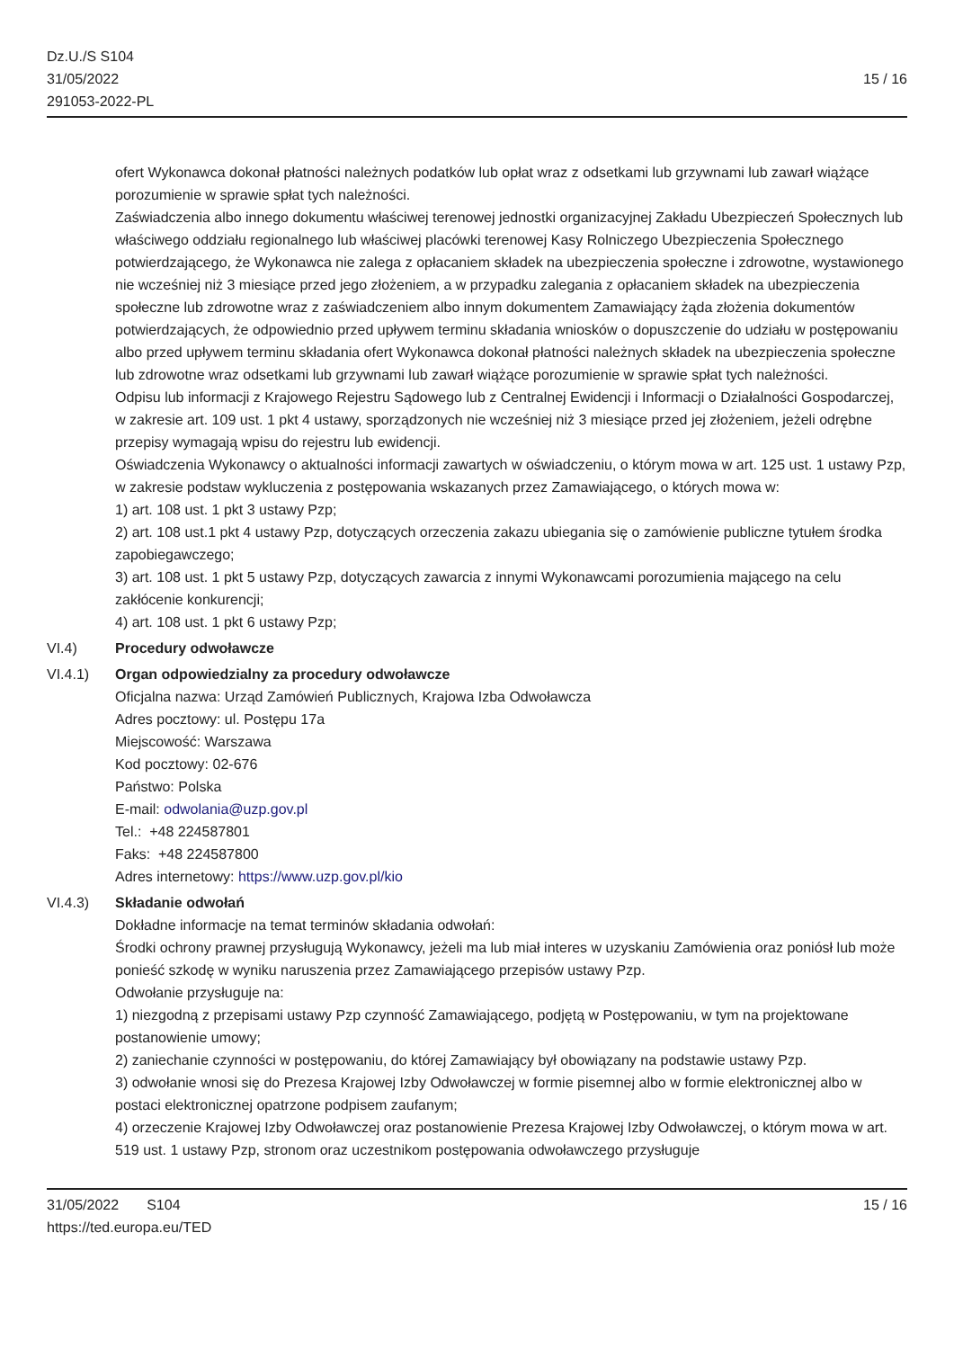Dz.U./S S104
31/05/2022
291053-2022-PL
15 / 16
ofert Wykonawca dokonał płatności należnych podatków lub opłat wraz z odsetkami lub grzywnami lub zawarł wiążące porozumienie w sprawie spłat tych należności.
Zaświadczenia albo innego dokumentu właściwej terenowej jednostki organizacyjnej Zakładu Ubezpieczeń Społecznych lub właściwego oddziału regionalnego lub właściwej placówki terenowej Kasy Rolniczego Ubezpieczenia Społecznego potwierdzającego, że Wykonawca nie zalega z opłacaniem składek na ubezpieczenia społeczne i zdrowotne, wystawionego nie wcześniej niż 3 miesiące przed jego złożeniem, a w przypadku zalegania z opłacaniem składek na ubezpieczenia społeczne lub zdrowotne wraz z zaświadczeniem albo innym dokumentem Zamawiający żąda złożenia dokumentów potwierdzających, że odpowiednio przed upływem terminu składania wniosków o dopuszczenie do udziału w postępowaniu albo przed upływem terminu składania ofert Wykonawca dokonał płatności należnych składek na ubezpieczenia społeczne lub zdrowotne wraz odsetkami lub grzywnami lub zawarł wiążące porozumienie w sprawie spłat tych należności.
Odpisu lub informacji z Krajowego Rejestru Sądowego lub z Centralnej Ewidencji i Informacji o Działalności Gospodarczej, w zakresie art. 109 ust. 1 pkt 4 ustawy, sporządzonych nie wcześniej niż 3 miesiące przed jej złożeniem, jeżeli odrębne przepisy wymagają wpisu do rejestru lub ewidencji.
Oświadczenia Wykonawcy o aktualności informacji zawartych w oświadczeniu, o którym mowa w art. 125 ust. 1 ustawy Pzp, w zakresie podstaw wykluczenia z postępowania wskazanych przez Zamawiającego, o których mowa w:
1) art. 108 ust. 1 pkt 3 ustawy Pzp;
2) art. 108 ust.1 pkt 4 ustawy Pzp, dotyczących orzeczenia zakazu ubiegania się o zamówienie publiczne tytułem środka zapobiegawczego;
3) art. 108 ust. 1 pkt 5 ustawy Pzp, dotyczących zawarcia z innymi Wykonawcami porozumienia mającego na celu zakłócenie konkurencji;
4) art. 108 ust. 1 pkt 6 ustawy Pzp;
VI.4) Procedury odwoławcze
VI.4.1) Organ odpowiedzialny za procedury odwoławcze
Oficjalna nazwa: Urząd Zamówień Publicznych, Krajowa Izba Odwoławcza
Adres pocztowy: ul. Postępu 17a
Miejscowość: Warszawa
Kod pocztowy: 02-676
Państwo: Polska
E-mail: odwolania@uzp.gov.pl
Tel.: +48 224587801
Faks: +48 224587800
Adres internetowy: https://www.uzp.gov.pl/kio
VI.4.3) Składanie odwołań
Dokładne informacje na temat terminów składania odwołań:
Środki ochrony prawnej przysługują Wykonawcy, jeżeli ma lub miał interes w uzyskaniu Zamówienia oraz poniósł lub może ponieść szkodę w wyniku naruszenia przez Zamawiającego przepisów ustawy Pzp.
Odwołanie przysługuje na:
1) niezgodną z przepisami ustawy Pzp czynność Zamawiającego, podjętą w Postępowaniu, w tym na projektowane postanowienie umowy;
2) zaniechanie czynności w postępowaniu, do której Zamawiający był obowiązany na podstawie ustawy Pzp.
3) odwołanie wnosi się do Prezesa Krajowej Izby Odwoławczej w formie pisemnej albo w formie elektronicznej albo w postaci elektronicznej opatrzone podpisem zaufanym;
4) orzeczenie Krajowej Izby Odwoławczej oraz postanowienie Prezesa Krajowej Izby Odwoławczej, o którym mowa w art. 519 ust. 1 ustawy Pzp, stronom oraz uczestnikom postępowania odwoławczego przysługuje
31/05/2022 S104
https://ted.europa.eu/TED
15 / 16